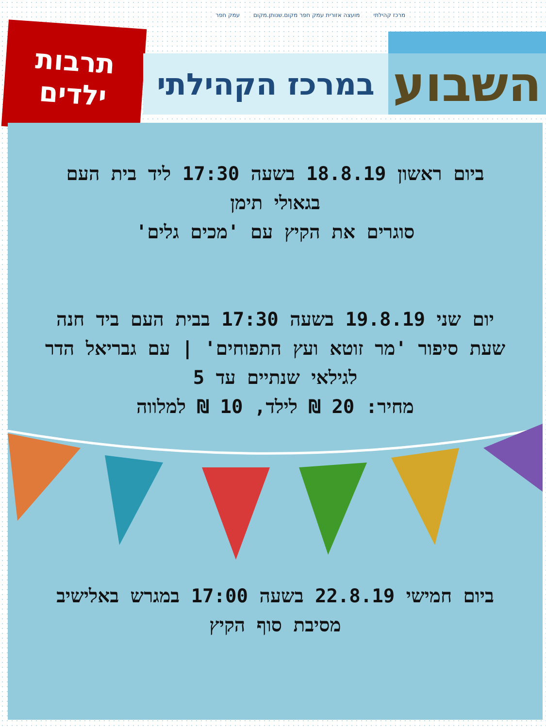מרכז קהילתי מועצה אזורית עמק חפר מקום.שנותן.מקום עמק חפר
תרבות
ילדים
השבוע
במרכז הקהילתי
ביום ראשון 18.8.19 בשעה 17:30 ליד בית העם
בגאולי תימן
סוגרים את הקיץ עם 'מכים גלים'
יום שני 19.8.19 בשעה 17:30 בבית העם ביד חנה
שעת סיפור 'מר זוטא ועץ התפוחים' | עם גבריאל הדר
לגילאי שנתיים עד 5
מחיר: 20 ₪ לילד, 10 ₪ למלווה
ביום חמישי 22.8.19 בשעה 17:00 במגרש באלישיב
מסיבת סוף הקיץ